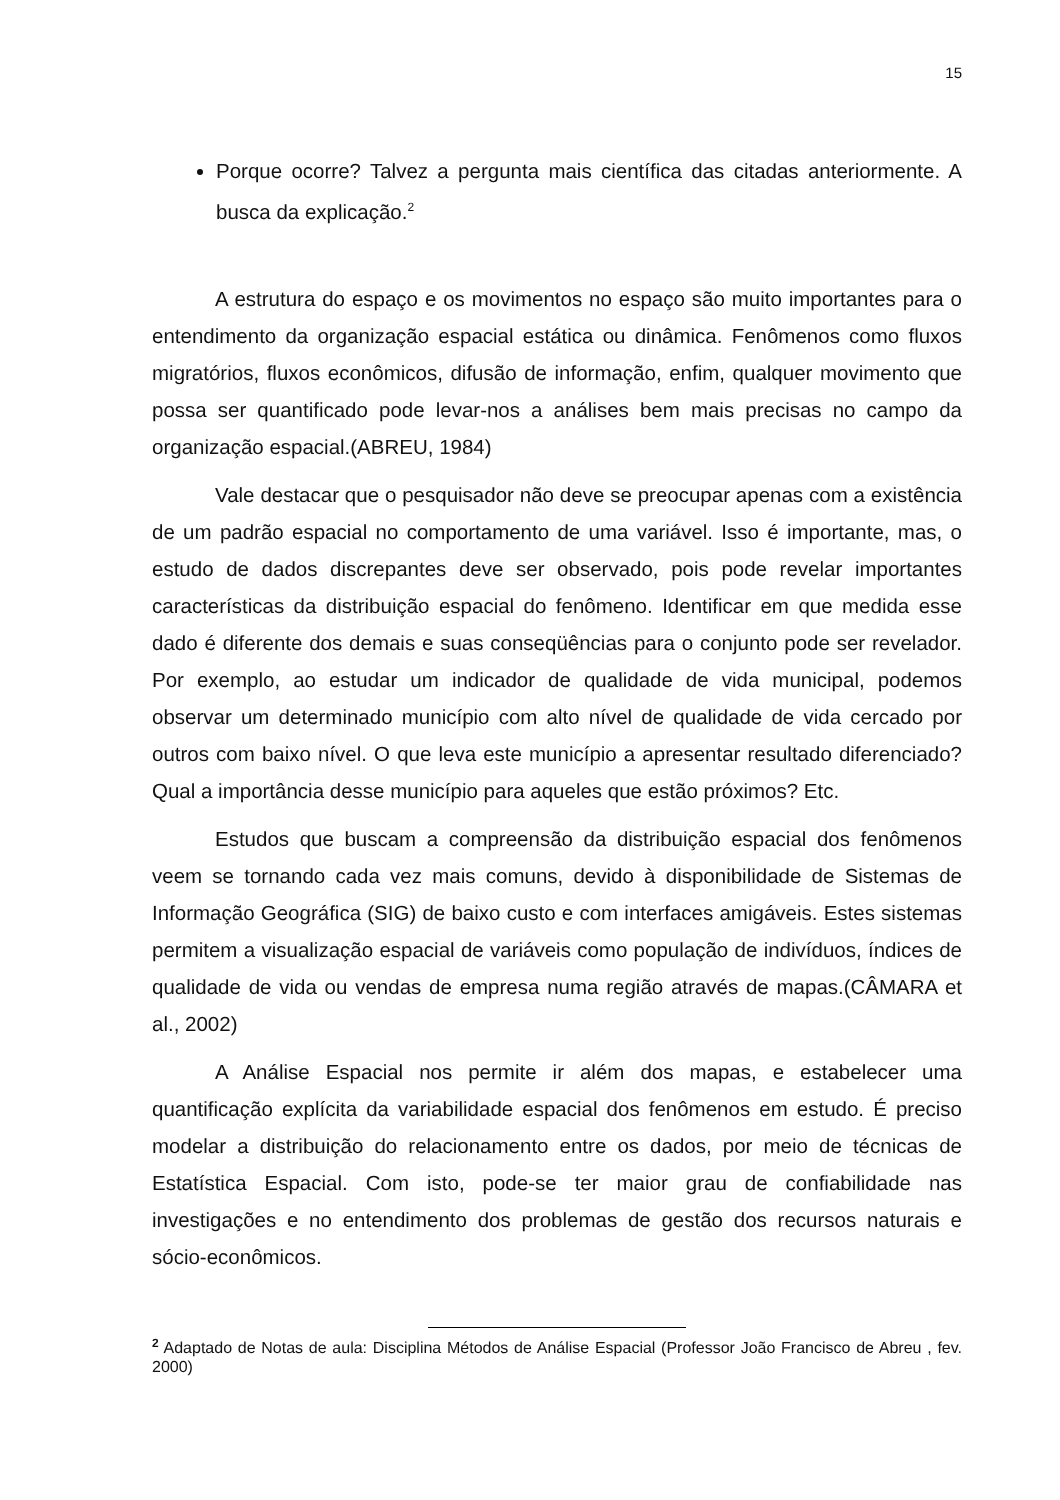15
Porque ocorre? Talvez a pergunta mais científica das citadas anteriormente. A busca da explicação.<sup>2</sup>
A estrutura do espaço e os movimentos no espaço são muito importantes para o entendimento da organização espacial estática ou dinâmica. Fenômenos como fluxos migratórios, fluxos econômicos, difusão de informação, enfim, qualquer movimento que possa ser quantificado pode levar-nos a análises bem mais precisas no campo da organização espacial.(ABREU, 1984)
Vale destacar que o pesquisador não deve se preocupar apenas com a existência de um padrão espacial no comportamento de uma variável. Isso é importante, mas, o estudo de dados discrepantes deve ser observado, pois pode revelar importantes características da distribuição espacial do fenômeno. Identificar em que medida esse dado é diferente dos demais e suas conseqüências para o conjunto pode ser revelador. Por exemplo, ao estudar um indicador de qualidade de vida municipal, podemos observar um determinado município com alto nível de qualidade de vida cercado por outros com baixo nível. O que leva este município a apresentar resultado diferenciado? Qual a importância desse município para aqueles que estão próximos? Etc.
Estudos que buscam a compreensão da distribuição espacial dos fenômenos veem se tornando cada vez mais comuns, devido à disponibilidade de Sistemas de Informação Geográfica (SIG) de baixo custo e com interfaces amigáveis. Estes sistemas permitem a visualização espacial de variáveis como população de indivíduos, índices de qualidade de vida ou vendas de empresa numa região através de mapas.(CÂMARA et al., 2002)
A Análise Espacial nos permite ir além dos mapas, e estabelecer uma quantificação explícita da variabilidade espacial dos fenômenos em estudo. É preciso modelar a distribuição do relacionamento entre os dados, por meio de técnicas de Estatística Espacial. Com isto, pode-se ter maior grau de confiabilidade nas investigações e no entendimento dos problemas de gestão dos recursos naturais e sócio-econômicos.
<sup>2</sup> Adaptado de Notas de aula: Disciplina Métodos de Análise Espacial (Professor João Francisco de Abreu , fev. 2000)